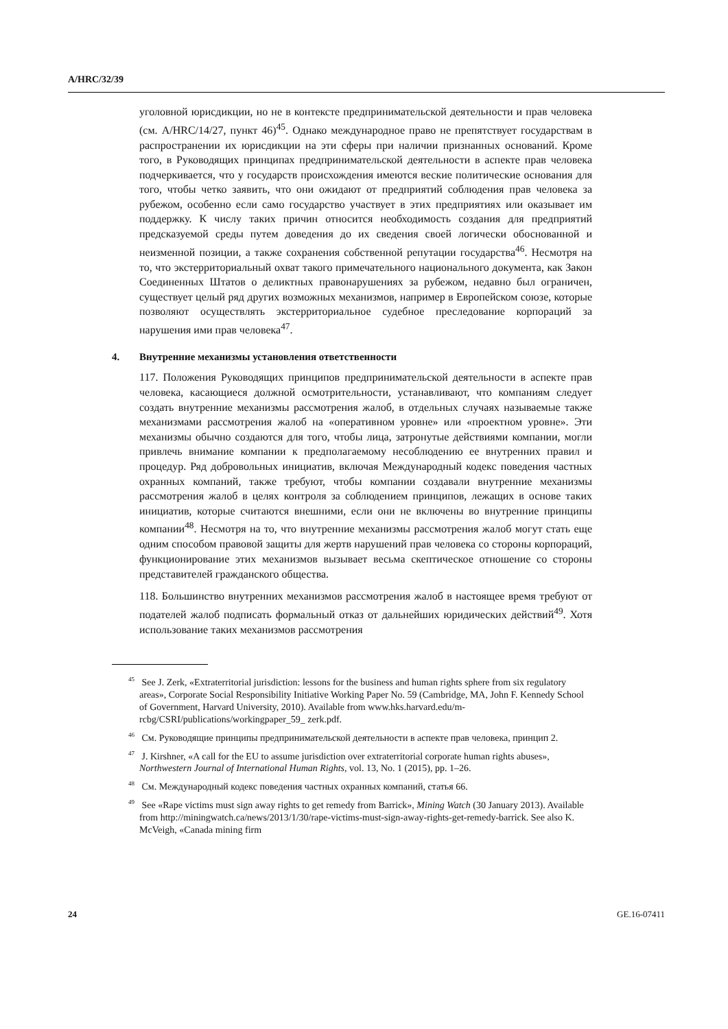A/HRC/32/39
уголовной юрисдикции, но не в контексте предпринимательской деятельности и прав человека (см. A/HRC/14/27, пункт 46)<sup>45</sup>. Однако международное право не препятствует государствам в распространении их юрисдикции на эти сферы при наличии признанных оснований. Кроме того, в Руководящих принципах предпринимательской деятельности в аспекте прав человека подчеркивается, что у государств происхождения имеются веские политические основания для того, чтобы четко заявить, что они ожидают от предприятий соблюдения прав человека за рубежом, особенно если само государство участвует в этих предприятиях или оказывает им поддержку. К числу таких причин относится необходимость создания для предприятий предсказуемой среды путем доведения до их сведения своей логически обоснованной и неизменной позиции, а также сохранения собственной репутации государства<sup>46</sup>. Несмотря на то, что экстерриториальный охват такого примечательного национального документа, как Закон Соединенных Штатов о деликтных правонарушениях за рубежом, недавно был ограничен, существует целый ряд других возможных механизмов, например в Европейском союзе, которые позволяют осуществлять экстерриториальное судебное преследование корпораций за нарушения ими прав человека<sup>47</sup>.
4. Внутренние механизмы установления ответственности
117. Положения Руководящих принципов предпринимательской деятельности в аспекте прав человека, касающиеся должной осмотрительности, устанавливают, что компаниям следует создать внутренние механизмы рассмотрения жалоб, в отдельных случаях называемые также механизмами рассмотрения жалоб на «оперативном уровне» или «проектном уровне». Эти механизмы обычно создаются для того, чтобы лица, затронутые действиями компании, могли привлечь внимание компании к предполагаемому несоблюдению ее внутренних правил и процедур. Ряд добровольных инициатив, включая Международный кодекс поведения частных охранных компаний, также требуют, чтобы компании создавали внутренние механизмы рассмотрения жалоб в целях контроля за соблюдением принципов, лежащих в основе таких инициатив, которые считаются внешними, если они не включены во внутренние принципы компании<sup>48</sup>. Несмотря на то, что внутренние механизмы рассмотрения жалоб могут стать еще одним способом правовой защиты для жертв нарушений прав человека со стороны корпораций, функционирование этих механизмов вызывает весьма скептическое отношение со стороны представителей гражданского общества.
118. Большинство внутренних механизмов рассмотрения жалоб в настоящее время требуют от подателей жалоб подписать формальный отказ от дальнейших юридических действий<sup>49</sup>. Хотя использование таких механизмов рассмотрения
<sup>45</sup> See J. Zerk, «Extraterritorial jurisdiction: lessons for the business and human rights sphere from six regulatory areas», Corporate Social Responsibility Initiative Working Paper No. 59 (Cambridge, MA, John F. Kennedy School of Government, Harvard University, 2010). Available from www.hks.harvard.edu/m-rcbg/CSRI/publications/workingpaper_59_ zerk.pdf.
<sup>46</sup> См. Руководящие принципы предпринимательской деятельности в аспекте прав человека, принцип 2.
<sup>47</sup> J. Kirshner, «A call for the EU to assume jurisdiction over extraterritorial corporate human rights abuses», Northwestern Journal of International Human Rights, vol. 13, No. 1 (2015), pp. 1–26.
<sup>48</sup> См. Международный кодекс поведения частных охранных компаний, статья 66.
<sup>49</sup> See «Rape victims must sign away rights to get remedy from Barrick», Mining Watch (30 January 2013). Available from http://miningwatch.ca/news/2013/1/30/rape-victims-must-sign-away-rights-get-remedy-barrick. See also K. McVeigh, «Canada mining firm
24 GE.16-07411